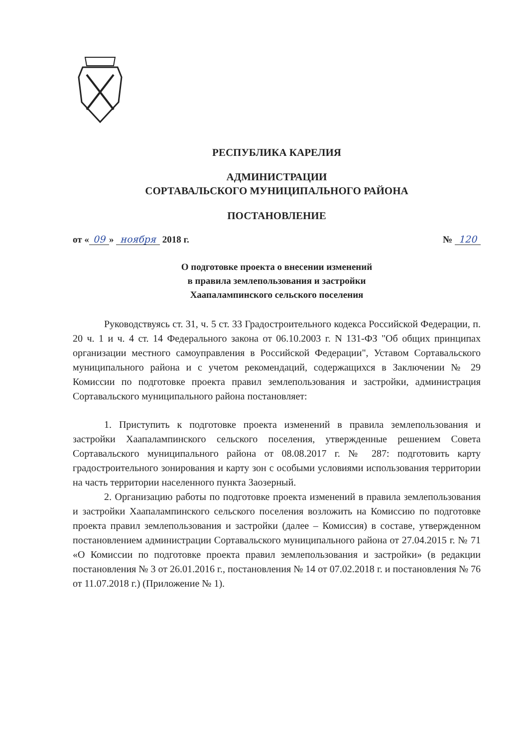РЕСПУБЛИКА КАРЕЛИЯ
АДМИНИСТРАЦИИ
СОРТАВАЛЬСКОГО МУНИЦИПАЛЬНОГО РАЙОНА
ПОСТАНОВЛЕНИЕ
от « 09 » ноября 2018 г. № 120
О подготовке проекта о внесении изменений
в правила землепользования и застройки
Хаапалампинского сельского поселения
Руководствуясь ст. 31, ч. 5 ст. 33 Градостроительного кодекса Российской Федерации, п. 20 ч. 1 и ч. 4 ст. 14 Федерального закона от 06.10.2003 г. N 131-ФЗ "Об общих принципах организации местного самоуправления в Российской Федерации", Уставом Сортавальского муниципального района и с учетом рекомендаций, содержащихся в Заключении № 29 Комиссии по подготовке проекта правил землепользования и застройки, администрация Сортавальского муниципального района постановляет:
1. Приступить к подготовке проекта изменений в правила землепользования и застройки Хаапалампинского сельского поселения, утвержденные решением Совета Сортавальского муниципального района от 08.08.2017 г. № 287: подготовить карту градостроительного зонирования и карту зон с особыми условиями использования территории на часть территории населенного пункта Заозерный.
2. Организацию работы по подготовке проекта изменений в правила землепользования и застройки Хаапалампинского сельского поселения возложить на Комиссию по подготовке проекта правил землепользования и застройки (далее – Комиссия) в составе, утвержденном постановлением администрации Сортавальского муниципального района от 27.04.2015 г. № 71 «О Комиссии по подготовке проекта правил землепользования и застройки» (в редакции постановления № 3 от 26.01.2016 г., постановления № 14 от 07.02.2018 г. и постановления № 76 от 11.07.2018 г.) (Приложение № 1).